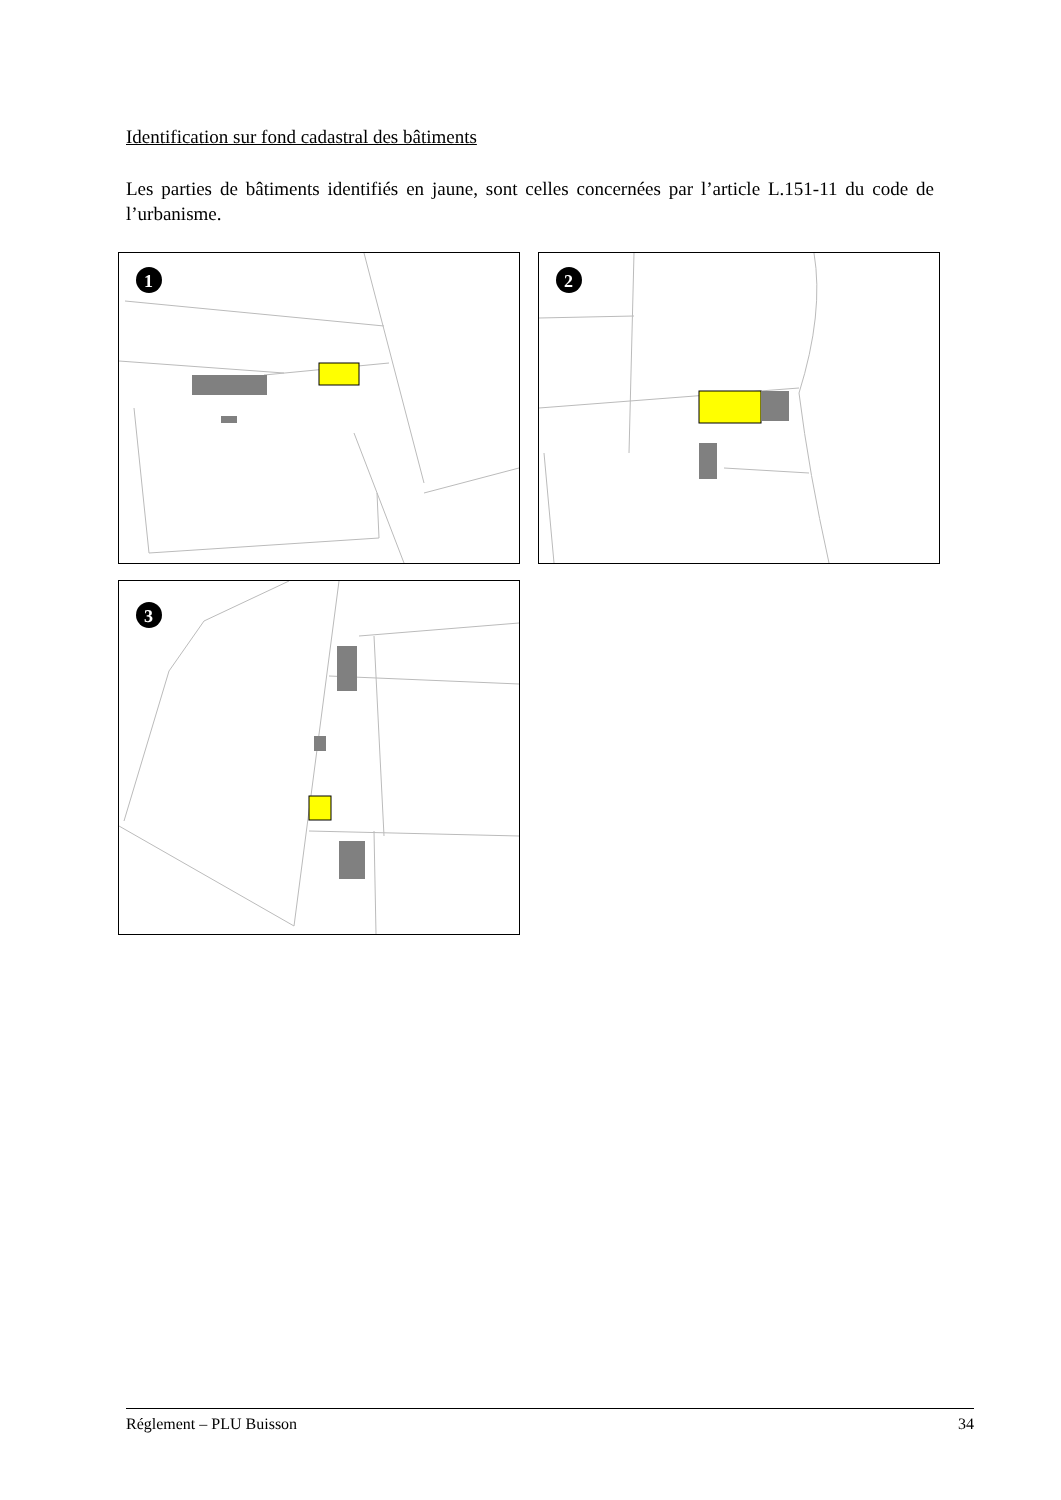Identification sur fond cadastral des bâtiments
Les parties de bâtiments identifiés en jaune, sont celles concernées par l’article L.151-11 du code de l’urbanisme.
1
2
3
Réglement – PLU Buisson 34